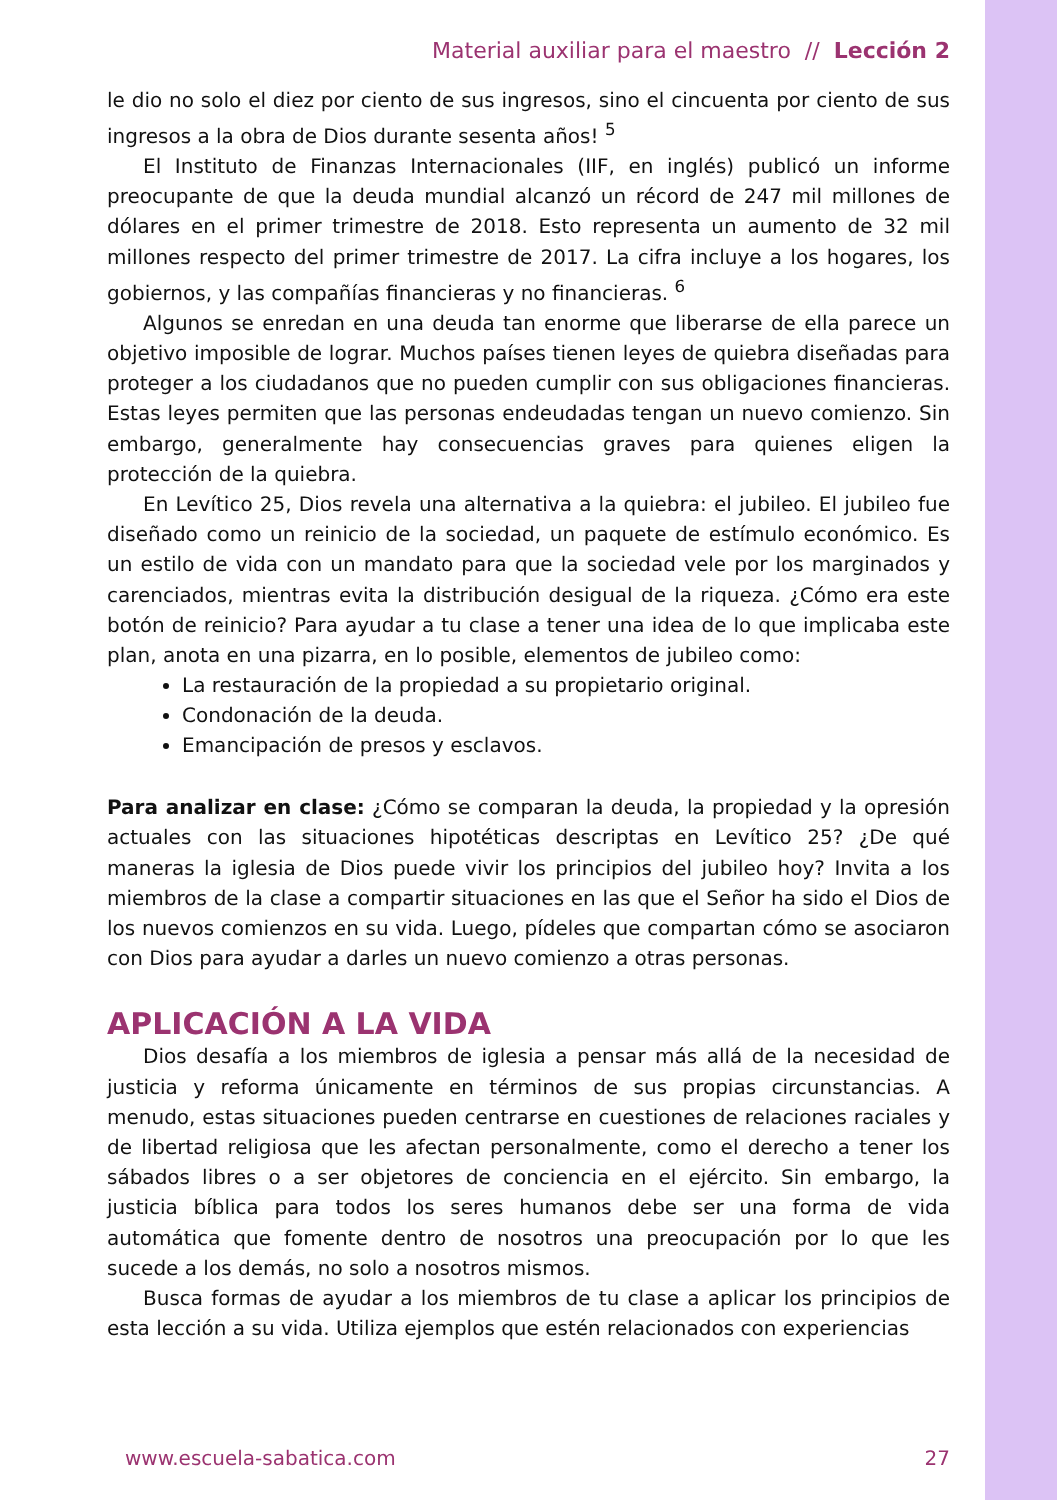Material auxiliar para el maestro // Lección 2
le dio no solo el diez por ciento de sus ingresos, sino el cincuenta por ciento de sus ingresos a la obra de Dios durante sesenta años! <sup>5</sup>
El Instituto de Finanzas Internacionales (IIF, en inglés) publicó un informe preocupante de que la deuda mundial alcanzó un récord de 247 mil millones de dólares en el primer trimestre de 2018. Esto representa un aumento de 32 mil millones respecto del primer trimestre de 2017. La cifra incluye a los hogares, los gobiernos, y las compañías financieras y no financieras. <sup>6</sup>
Algunos se enredan en una deuda tan enorme que liberarse de ella parece un objetivo imposible de lograr. Muchos países tienen leyes de quiebra diseñadas para proteger a los ciudadanos que no pueden cumplir con sus obligaciones financieras. Estas leyes permiten que las personas endeudadas tengan un nuevo comienzo. Sin embargo, generalmente hay consecuencias graves para quienes eligen la protección de la quiebra.
En Levítico 25, Dios revela una alternativa a la quiebra: el jubileo. El jubileo fue diseñado como un reinicio de la sociedad, un paquete de estímulo económico. Es un estilo de vida con un mandato para que la sociedad vele por los marginados y carenciados, mientras evita la distribución desigual de la riqueza. ¿Cómo era este botón de reinicio? Para ayudar a tu clase a tener una idea de lo que implicaba este plan, anota en una pizarra, en lo posible, elementos de jubileo como:
La restauración de la propiedad a su propietario original.
Condonación de la deuda.
Emancipación de presos y esclavos.
Para analizar en clase: ¿Cómo se comparan la deuda, la propiedad y la opresión actuales con las situaciones hipotéticas descriptas en Levítico 25? ¿De qué maneras la iglesia de Dios puede vivir los principios del jubileo hoy? Invita a los miembros de la clase a compartir situaciones en las que el Señor ha sido el Dios de los nuevos comienzos en su vida. Luego, pídeles que compartan cómo se asociaron con Dios para ayudar a darles un nuevo comienzo a otras personas.
APLICACIÓN A LA VIDA
Dios desafía a los miembros de iglesia a pensar más allá de la necesidad de justicia y reforma únicamente en términos de sus propias circunstancias. A menudo, estas situaciones pueden centrarse en cuestiones de relaciones raciales y de libertad religiosa que les afectan personalmente, como el derecho a tener los sábados libres o a ser objetores de conciencia en el ejército. Sin embargo, la justicia bíblica para todos los seres humanos debe ser una forma de vida automática que fomente dentro de nosotros una preocupación por lo que les sucede a los demás, no solo a nosotros mismos.
Busca formas de ayudar a los miembros de tu clase a aplicar los principios de esta lección a su vida. Utiliza ejemplos que estén relacionados con experiencias
www.escuela-sabatica.com 27